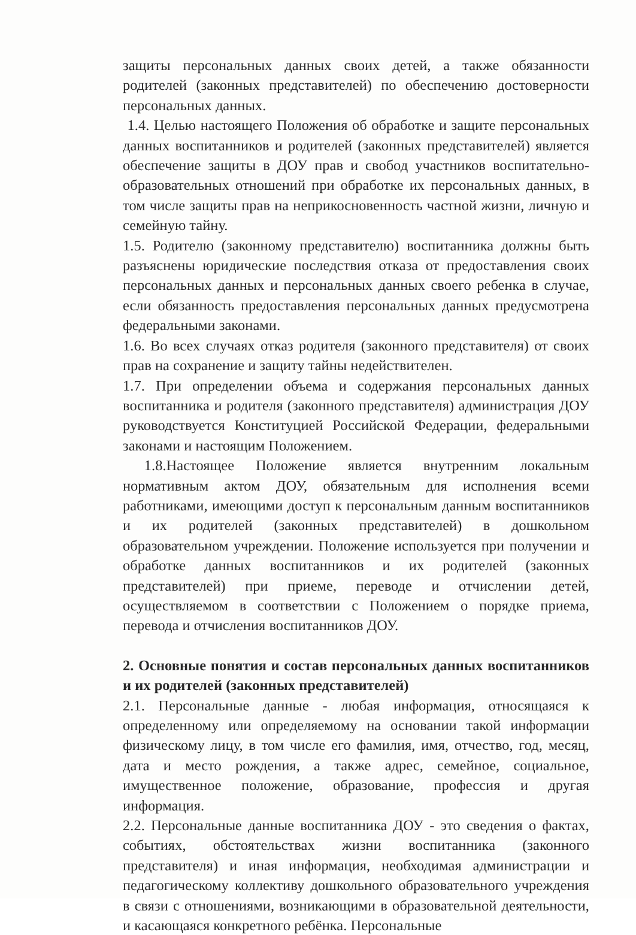защиты персональных данных своих детей, а также обязанности родителей (законных представителей) по обеспечению достоверности персональных данных.
1.4. Целью настоящего Положения об обработке и защите персональных данных воспитанников и родителей (законных представителей) является обеспечение защиты в ДОУ прав и свобод участников воспитательно-образовательных отношений при обработке их персональных данных, в том числе защиты прав на неприкосновенность частной жизни, личную и семейную тайну.
1.5. Родителю (законному представителю) воспитанника должны быть разъяснены юридические последствия отказа от предоставления своих персональных данных и персональных данных своего ребенка в случае, если обязанность предоставления персональных данных предусмотрена федеральными законами.
1.6. Во всех случаях отказ родителя (законного представителя) от своих прав на сохранение и защиту тайны недействителен.
1.7. При определении объема и содержания персональных данных воспитанника и родителя (законного представителя) администрация ДОУ руководствуется Конституцией Российской Федерации, федеральными законами и настоящим Положением.
1.8.Настоящее Положение является внутренним локальным нормативным актом ДОУ, обязательным для исполнения всеми работниками, имеющими доступ к персональным данным воспитанников и их родителей (законных представителей) в дошкольном образовательном учреждении. Положение используется при получении и обработке данных воспитанников и их родителей (законных представителей) при приеме, переводе и отчислении детей, осуществляемом в соответствии с Положением о порядке приема, перевода и отчисления воспитанников ДОУ.
2. Основные понятия и состав персональных данных воспитанников и их родителей (законных представителей)
2.1. Персональные данные - любая информация, относящаяся к определенному или определяемому на основании такой информации физическому лицу, в том числе его фамилия, имя, отчество, год, месяц, дата и место рождения, а также адрес, семейное, социальное, имущественное положение, образование, профессия и другая информация.
2.2. Персональные данные воспитанника ДОУ - это сведения о фактах, событиях, обстоятельствах жизни воспитанника (законного представителя) и иная информация, необходимая администрации и педагогическому коллективу дошкольного образовательного учреждения в связи с отношениями, возникающими в образовательной деятельности, и касающаяся конкретного ребёнка. Персональные